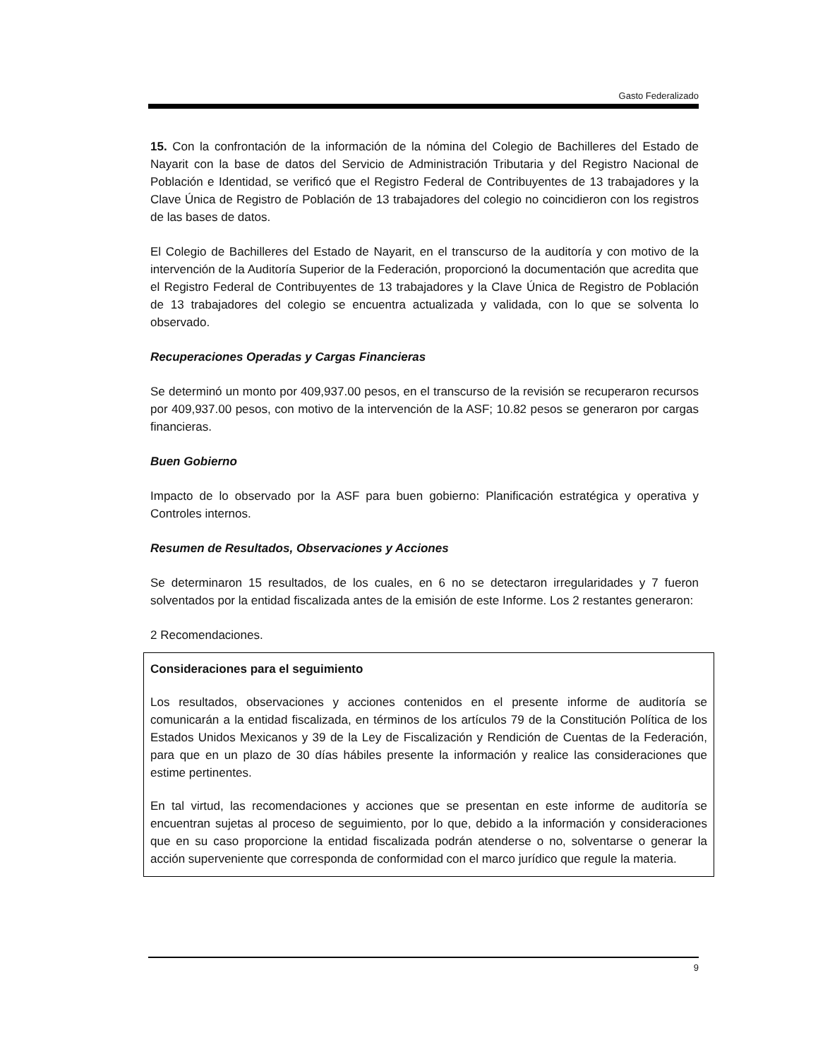Gasto Federalizado
15. Con la confrontación de la información de la nómina del Colegio de Bachilleres del Estado de Nayarit con la base de datos del Servicio de Administración Tributaria y del Registro Nacional de Población e Identidad, se verificó que el Registro Federal de Contribuyentes de 13 trabajadores y la Clave Única de Registro de Población de 13 trabajadores del colegio no coincidieron con los registros de las bases de datos.
El Colegio de Bachilleres del Estado de Nayarit, en el transcurso de la auditoría y con motivo de la intervención de la Auditoría Superior de la Federación, proporcionó la documentación que acredita que el Registro Federal de Contribuyentes de 13 trabajadores y la Clave Única de Registro de Población de 13 trabajadores del colegio se encuentra actualizada y validada, con lo que se solventa lo observado.
Recuperaciones Operadas y Cargas Financieras
Se determinó un monto por 409,937.00 pesos, en el transcurso de la revisión se recuperaron recursos por 409,937.00 pesos, con motivo de la intervención de la ASF; 10.82 pesos se generaron por cargas financieras.
Buen Gobierno
Impacto de lo observado por la ASF para buen gobierno: Planificación estratégica y operativa y Controles internos.
Resumen de Resultados, Observaciones y Acciones
Se determinaron 15 resultados, de los cuales, en 6 no se detectaron irregularidades y 7 fueron solventados por la entidad fiscalizada antes de la emisión de este Informe. Los 2 restantes generaron:
2 Recomendaciones.
Consideraciones para el seguimiento
Los resultados, observaciones y acciones contenidos en el presente informe de auditoría se comunicarán a la entidad fiscalizada, en términos de los artículos 79 de la Constitución Política de los Estados Unidos Mexicanos y 39 de la Ley de Fiscalización y Rendición de Cuentas de la Federación, para que en un plazo de 30 días hábiles presente la información y realice las consideraciones que estime pertinentes.
En tal virtud, las recomendaciones y acciones que se presentan en este informe de auditoría se encuentran sujetas al proceso de seguimiento, por lo que, debido a la información y consideraciones que en su caso proporcione la entidad fiscalizada podrán atenderse o no, solventarse o generar la acción superveniente que corresponda de conformidad con el marco jurídico que regule la materia.
9